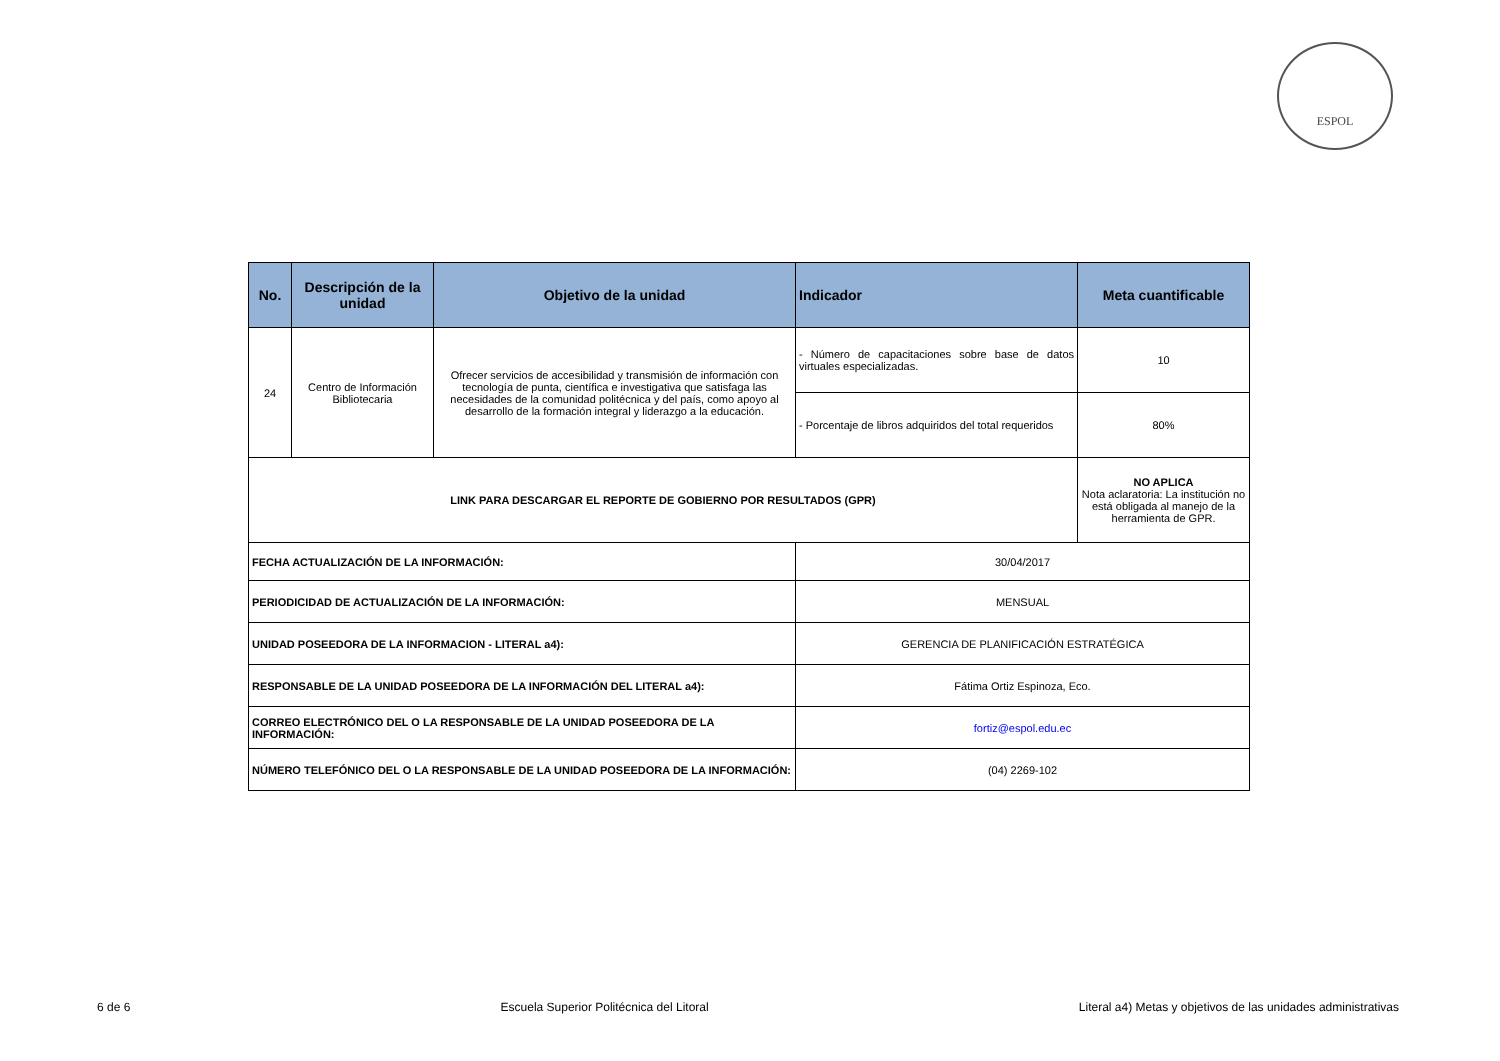ESPOL
| No. | Descripción de la unidad | Objetivo de la unidad | Indicador | Meta cuantificable |
| --- | --- | --- | --- | --- |
| 24 | Centro de Información Bibliotecaria | Ofrecer servicios de accesibilidad y transmisión de información con tecnología de punta, científica e investigativa que satisfaga las necesidades de la comunidad politécnica y del país, como apoyo al desarrollo de la formación integral y liderazgo a la educación. | - Número de capacitaciones sobre base de datos virtuales especializadas. | 10 |
| | | | - Porcentaje de libros adquiridos del total requeridos | 80% |
| LINK PARA DESCARGAR EL REPORTE DE GOBIERNO POR RESULTADOS (GPR) | | | | NO APLICA Nota aclaratoria: La institución no está obligada al manejo de la herramienta de GPR. |
| FECHA ACTUALIZACIÓN DE LA INFORMACIÓN: | | | 30/04/2017 | |
| PERIODICIDAD DE ACTUALIZACIÓN DE LA INFORMACIÓN: | | | MENSUAL | |
| UNIDAD POSEEDORA DE LA INFORMACION - LITERAL a4): | | | GERENCIA DE PLANIFICACIÓN ESTRATÉGICA | |
| RESPONSABLE DE LA UNIDAD POSEEDORA DE LA INFORMACIÓN DEL LITERAL a4): | | | Fátima Ortiz Espinoza, Eco. | |
| CORREO ELECTRÓNICO DEL O LA RESPONSABLE DE LA UNIDAD POSEEDORA DE LA INFORMACIÓN: | | | fortiz@espol.edu.ec | |
| NÚMERO TELEFÓNICO DEL O LA RESPONSABLE DE LA UNIDAD POSEEDORA DE LA INFORMACIÓN: | | | (04) 2269-102 | |
6 de 6 Escuela Superior Politécnica del Litoral Literal a4) Metas y objetivos de las unidades administrativas